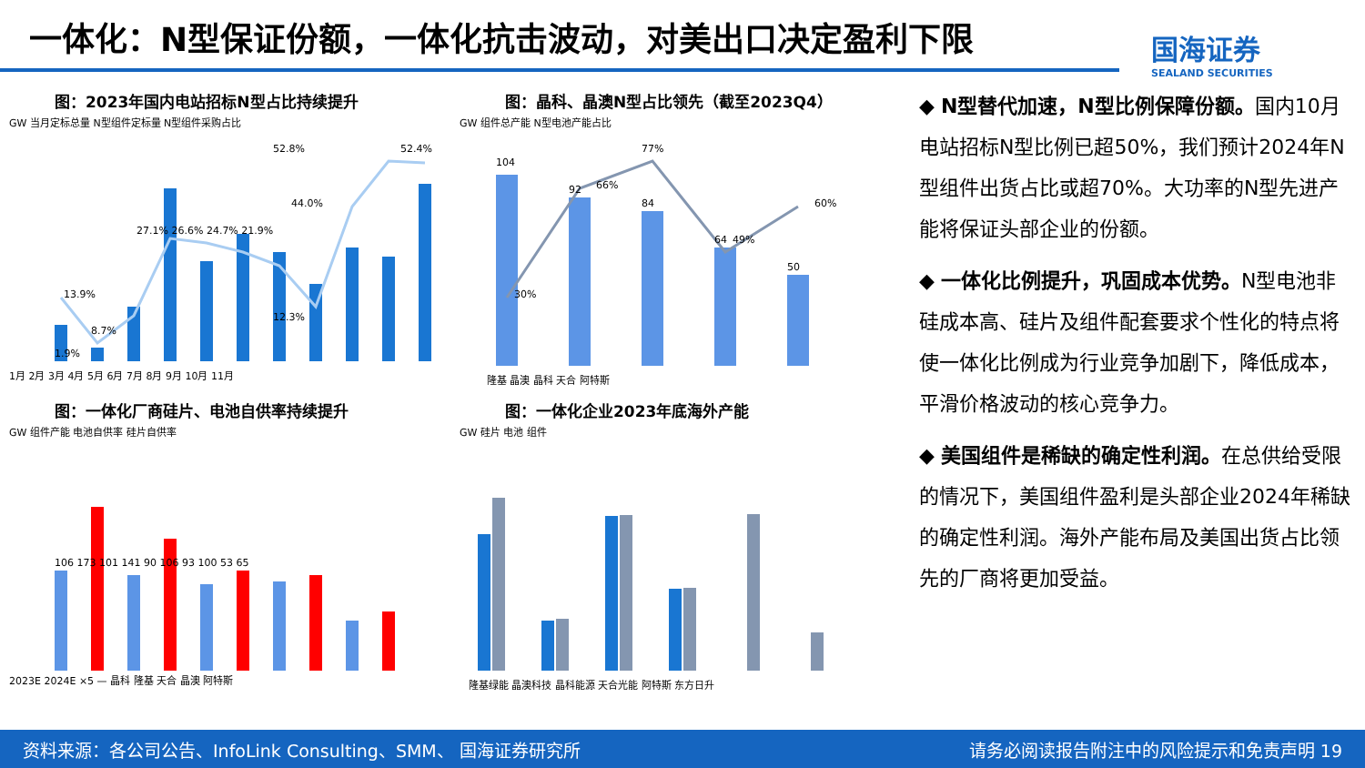一体化：N型保证份额，一体化抗击波动，对美出口决定盈利下限
国海证券
SEALAND SECURITIES
图：2023年国内电站招标N型占比持续提升
GW 当月定标总量 N型组件定标量 N型组件采购占比
1月 2月 3月 4月 5月 6月 7月 8月 9月 10月 11月
52.8%
52.4%
44.0%
27.1% 26.6% 24.7% 21.9%
13.9%
8.7%
12.3%
1.9%
图：晶科、晶澳N型占比领先（截至2023Q4）
GW 组件总产能 N型电池产能占比
104
92
84
64
50
30%
66%
77%
49%
60%
隆基 晶澳 晶科 天合 阿特斯
图：一体化厂商硅片、电池自供率持续提升
GW 组件产能 电池自供率 硅片自供率
106 173 101 141 90 106 93 100 53 65
2023E 2024E ×5 — 晶科 隆基 天合 晶澳 阿特斯
图：一体化企业2023年底海外产能
GW 硅片 电池 组件
隆基绿能 晶澳科技 晶科能源 天合光能 阿特斯 东方日升
◆ N型替代加速，N型比例保障份额。国内10月电站招标N型比例已超50%，我们预计2024年N型组件出货占比或超70%。大功率的N型先进产能将保证头部企业的份额。
◆ 一体化比例提升，巩固成本优势。N型电池非硅成本高、硅片及组件配套要求个性化的特点将使一体化比例成为行业竞争加剧下，降低成本，平滑价格波动的核心竞争力。
◆ 美国组件是稀缺的确定性利润。在总供给受限的情况下，美国组件盈利是头部企业2024年稀缺的确定性利润。海外产能布局及美国出货占比领先的厂商将更加受益。
资料来源：各公司公告、InfoLink Consulting、SMM、 国海证券研究所 请务必阅读报告附注中的风险提示和免责声明 19